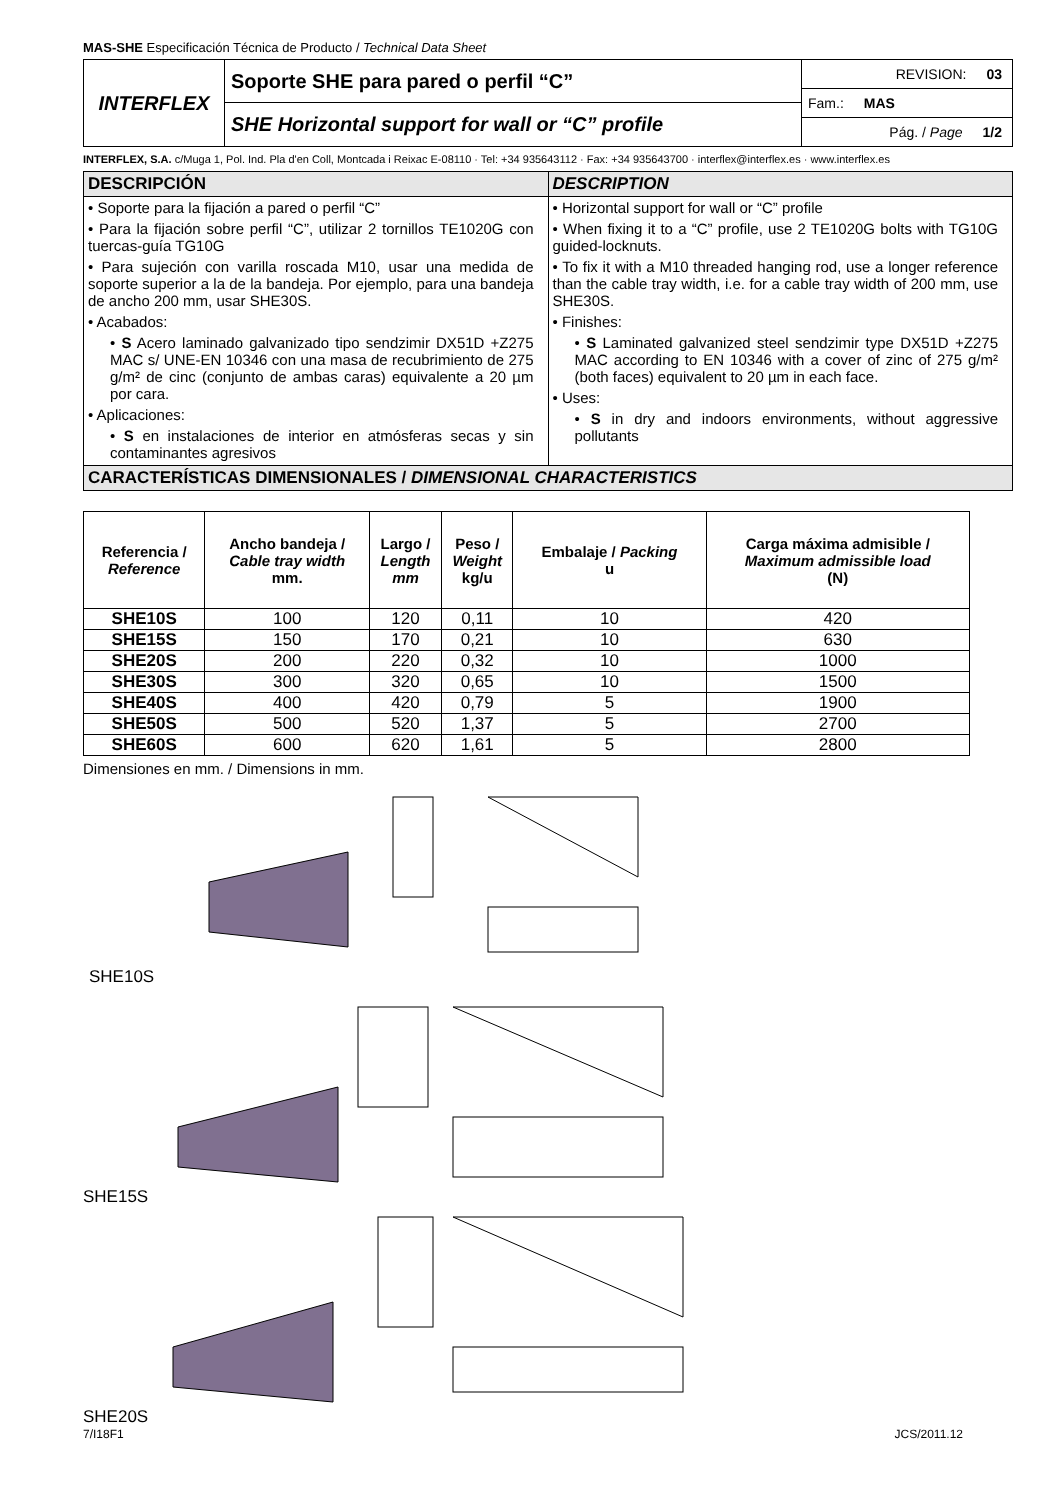MAS-SHE Especificación Técnica de Producto / Technical Data Sheet
INTERFLEX
Soporte SHE para pared o perfil “C”
SHE Horizontal support for wall or “C” profile
REVISION: 03
Fam.: MAS
Pág. / Page 1/2
INTERFLEX, S.A. c/Muga 1, Pol. Ind. Pla d'en Coll, Montcada i Reixac E-08110 · Tel: +34 935643112 · Fax: +34 935643700 · interflex@interflex.es · www.interflex.es
DESCRIPCIÓN DESCRIPTION
• Soporte para la fijación a pared o perfil “C”
• Para la fijación sobre perfil “C”, utilizar 2 tornillos TE1020G con tuercas-guía TG10G
• Para sujeción con varilla roscada M10, usar una medida de soporte superior a la de la bandeja. Por ejemplo, para una bandeja de ancho 200 mm, usar SHE30S.
• Acabados:
• S Acero laminado galvanizado tipo sendzimir DX51D +Z275 MAC s/ UNE-EN 10346 con una masa de recubrimiento de 275 g/m² de cinc (conjunto de ambas caras) equivalente a 20 µm por cara.
• Aplicaciones:
• S en instalaciones de interior en atmósferas secas y sin contaminantes agresivos
• Horizontal support for wall or “C” profile
• When fixing it to a “C” profile, use 2 TE1020G bolts with TG10G guided-locknuts.
• To fix it with a M10 threaded hanging rod, use a longer reference than the cable tray width, i.e. for a cable tray width of 200 mm, use SHE30S.
• Finishes:
• S Laminated galvanized steel sendzimir type DX51D +Z275 MAC according to EN 10346 with a cover of zinc of 275 g/m² (both faces) equivalent to 20 µm in each face.
• Uses:
• S in dry and indoors environments, without aggressive pollutants
CARACTERÍSTICAS DIMENSIONALES / DIMENSIONAL CHARACTERISTICS
| Referencia / Reference | Ancho bandeja / Cable tray width mm. | Largo / Length mm | Peso / Weight kg/u | Embalaje / Packing u | Carga máxima admisible / Maximum admissible load (N) |
| --- | --- | --- | --- | --- | --- |
| SHE10S | 100 | 120 | 0,11 | 10 | 420 |
| SHE15S | 150 | 170 | 0,21 | 10 | 630 |
| SHE20S | 200 | 220 | 0,32 | 10 | 1000 |
| SHE30S | 300 | 320 | 0,65 | 10 | 1500 |
| SHE40S | 400 | 420 | 0,79 | 5 | 1900 |
| SHE50S | 500 | 520 | 1,37 | 5 | 2700 |
| SHE60S | 600 | 620 | 1,61 | 5 | 2800 |
Dimensiones en mm. / Dimensions in mm.
SHE10S
SHE15S
SHE20S
7/I18F1 JCS/2011.12